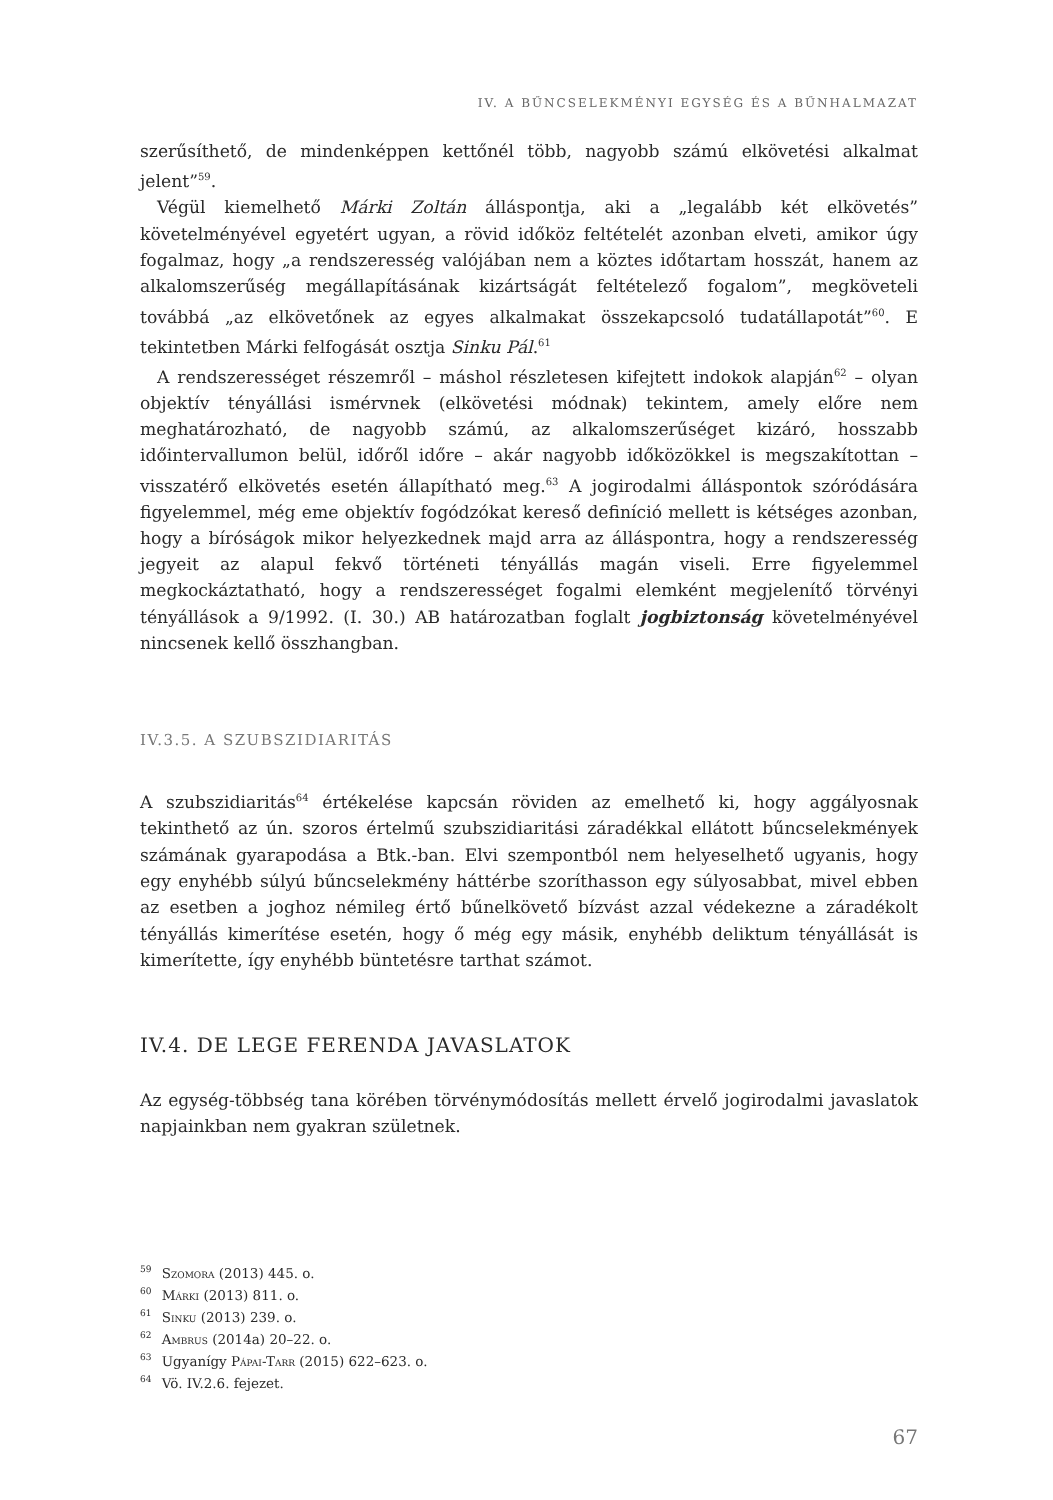IV. A BŰNCSELEKMÉNYI EGYSÉG ÉS A BŰNHALMAZAT
szerűsíthető, de mindenképpen kettőnél több, nagyobb számú elkövetési alkalmat jelent”<sup>59</sup>.
Végül kiemelhető Márki Zoltán álláspontja, aki a „legalább két elkövetés” követelményével egyetért ugyan, a rövid időköz feltételét azonban elveti, amikor úgy fogalmaz, hogy „a rendszeresség valójában nem a köztes időtartam hosszát, hanem az alkalomszerűség megállapításának kizártságát feltételező fogalom”, megköveteli továbbá „az elkövetőnek az egyes alkalmakat összekapcsoló tudatállapotát”<sup>60</sup>. E tekintetben Márki felfogását osztja Sinku Pál.<sup>61</sup>
A rendszerességet részemről – máshol részletesen kifejtett indokok alapján<sup>62</sup> – olyan objektív tényállási ismérvnek (elkövetési módnak) tekintem, amely előre nem meghatározható, de nagyobb számú, az alkalomszerűséget kizáró, hosszabb időintervallumon belül, időről időre – akár nagyobb időközökkel is megszakítottan – visszatérő elkövetés esetén állapítható meg.<sup>63</sup> A jogirodalmi álláspontok szóródására figyelemmel, még eme objektív fogódzókat kereső definíció mellett is kétséges azonban, hogy a bíróságok mikor helyezkednek majd arra az álláspontra, hogy a rendszeresség jegyeit az alapul fekvő történeti tényállás magán viseli. Erre figyelemmel megkockáztatható, hogy a rendszerességet fogalmi elemként megjelenítő törvényi tényállások a 9/1992. (I. 30.) AB határozatban foglalt jogbiztonság követelményével nincsenek kellő összhangban.
IV.3.5. A SZUBSZIDIARITÁS
A szubszidiaritás<sup>64</sup> értékelése kapcsán röviden az emelhető ki, hogy aggályosnak tekinthető az ún. szoros értelmű szubszidiaritási záradékkal ellátott bűncselekmények számának gyarapodása a Btk.-ban. Elvi szempontból nem helyeselhető ugyanis, hogy egy enyhébb súlyú bűncselekmény háttérbe szoríthasson egy súlyosabbat, mivel ebben az esetben a joghoz némileg értő bűnelkövető bízvást azzal védekezne a záradékolt tényállás kimerítése esetén, hogy ő még egy másik, enyhébb deliktum tényállását is kimerítette, így enyhébb büntetésre tarthat számot.
IV.4. DE LEGE FERENDA JAVASLATOK
Az egység-többség tana körében törvénymódosítás mellett érvelő jogirodalmi javaslatok napjainkban nem gyakran születnek.
<sup>59</sup> Szomora (2013) 445. o.
<sup>60</sup> Márki (2013) 811. o.
<sup>61</sup> Sinku (2013) 239. o.
<sup>62</sup> Ambrus (2014a) 20–22. o.
<sup>63</sup> Ugyanígy Pápai-Tarr (2015) 622–623. o.
<sup>64</sup> Vö. IV.2.6. fejezet.
67